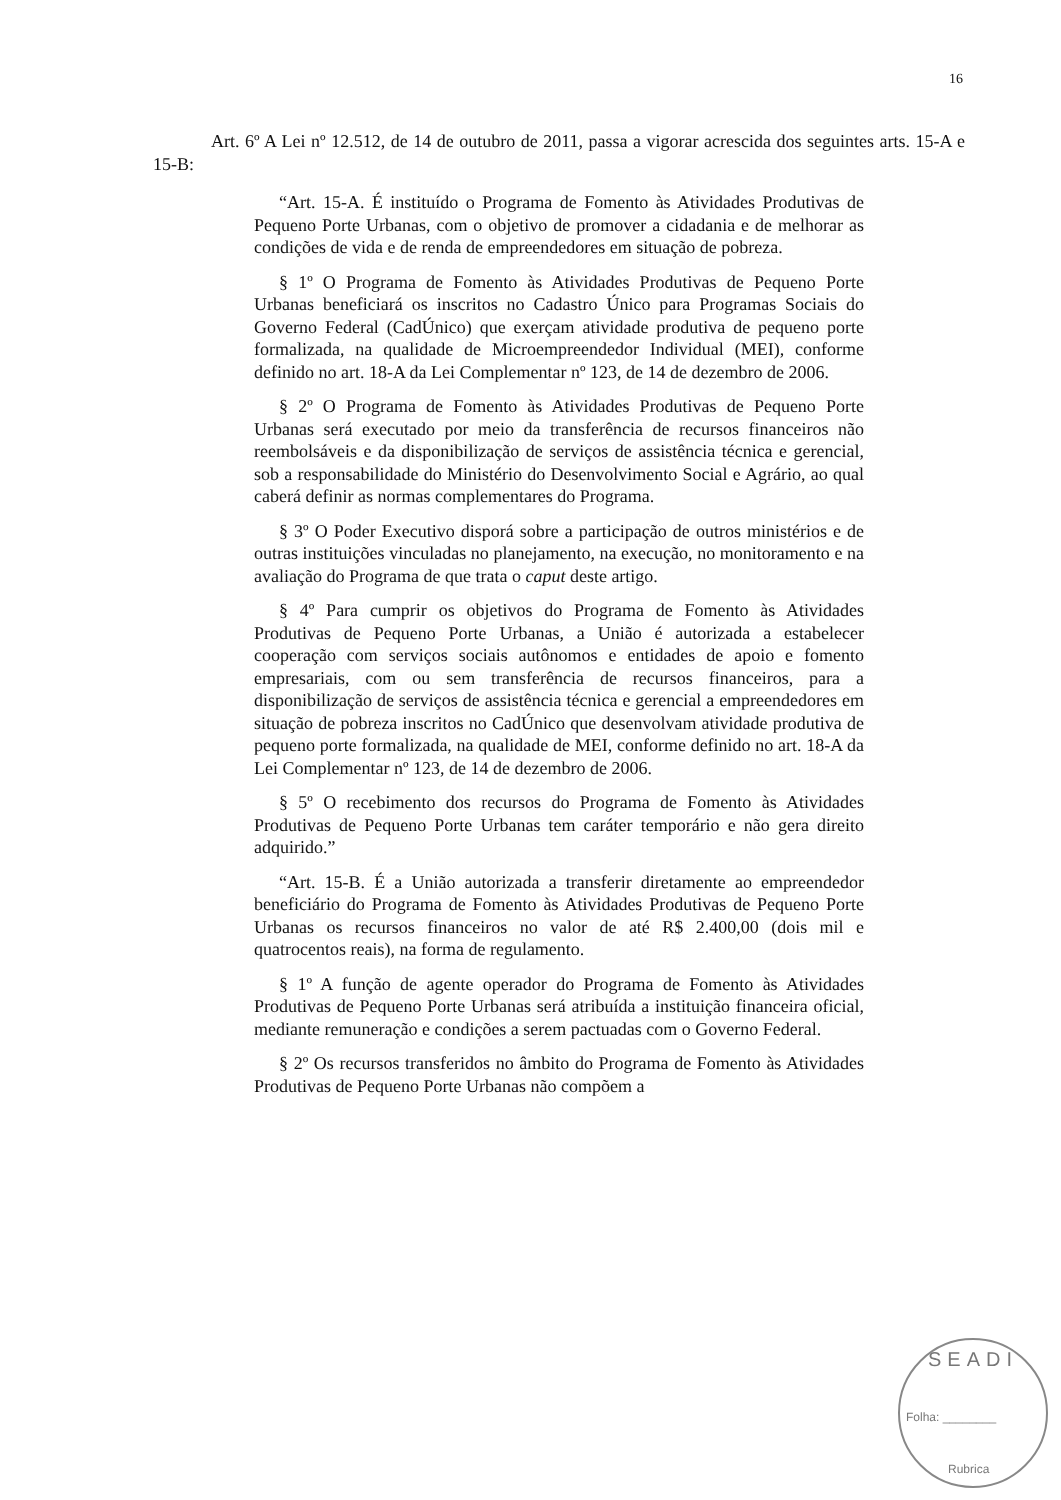16
Art. 6º A Lei nº 12.512, de 14 de outubro de 2011, passa a vigorar acrescida dos seguintes arts. 15-A e 15-B:
“Art. 15-A. É instituído o Programa de Fomento às Atividades Produtivas de Pequeno Porte Urbanas, com o objetivo de promover a cidadania e de melhorar as condições de vida e de renda de empreendedores em situação de pobreza.
§ 1º O Programa de Fomento às Atividades Produtivas de Pequeno Porte Urbanas beneficiará os inscritos no Cadastro Único para Programas Sociais do Governo Federal (CadÚnico) que exerçam atividade produtiva de pequeno porte formalizada, na qualidade de Microempreendedor Individual (MEI), conforme definido no art. 18-A da Lei Complementar nº 123, de 14 de dezembro de 2006.
§ 2º O Programa de Fomento às Atividades Produtivas de Pequeno Porte Urbanas será executado por meio da transferência de recursos financeiros não reembolsáveis e da disponibilização de serviços de assistência técnica e gerencial, sob a responsabilidade do Ministério do Desenvolvimento Social e Agrário, ao qual caberá definir as normas complementares do Programa.
§ 3º O Poder Executivo disporá sobre a participação de outros ministérios e de outras instituições vinculadas no planejamento, na execução, no monitoramento e na avaliação do Programa de que trata o caput deste artigo.
§ 4º Para cumprir os objetivos do Programa de Fomento às Atividades Produtivas de Pequeno Porte Urbanas, a União é autorizada a estabelecer cooperação com serviços sociais autônomos e entidades de apoio e fomento empresariais, com ou sem transferência de recursos financeiros, para a disponibilização de serviços de assistência técnica e gerencial a empreendedores em situação de pobreza inscritos no CadÚnico que desenvolvam atividade produtiva de pequeno porte formalizada, na qualidade de MEI, conforme definido no art. 18-A da Lei Complementar nº 123, de 14 de dezembro de 2006.
§ 5º O recebimento dos recursos do Programa de Fomento às Atividades Produtivas de Pequeno Porte Urbanas tem caráter temporário e não gera direito adquirido.”
“Art. 15-B. É a União autorizada a transferir diretamente ao empreendedor beneficiário do Programa de Fomento às Atividades Produtivas de Pequeno Porte Urbanas os recursos financeiros no valor de até R$ 2.400,00 (dois mil e quatrocentos reais), na forma de regulamento.
§ 1º A função de agente operador do Programa de Fomento às Atividades Produtivas de Pequeno Porte Urbanas será atribuída a instituição financeira oficial, mediante remuneração e condições a serem pactuadas com o Governo Federal.
§ 2º Os recursos transferidos no âmbito do Programa de Fomento às Atividades Produtivas de Pequeno Porte Urbanas não compõem a
SEADI
Folha: ________
Rubrica